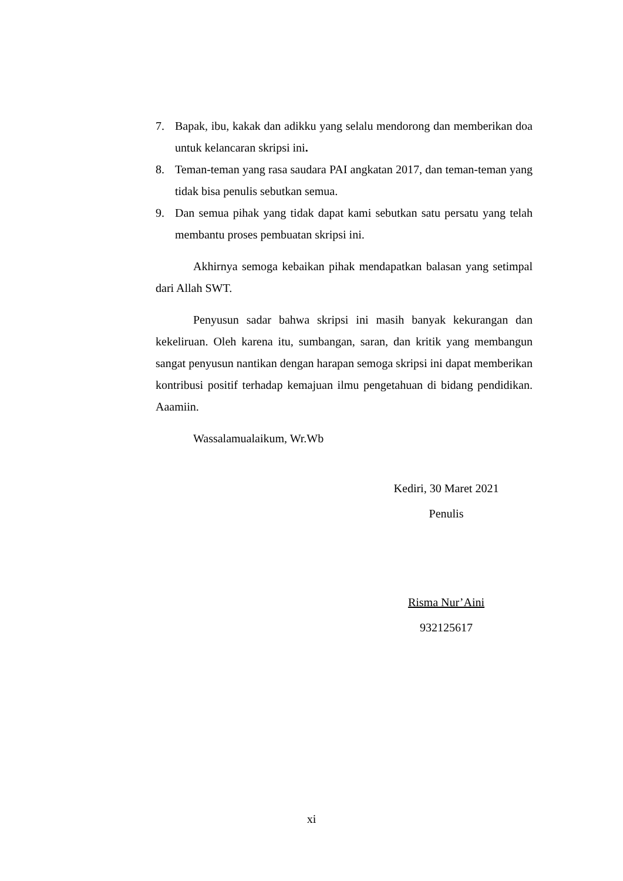7. Bapak, ibu, kakak dan adikku yang selalu mendorong dan memberikan doa untuk kelancaran skripsi ini.
8. Teman-teman yang rasa saudara PAI angkatan 2017, dan teman-teman yang tidak bisa penulis sebutkan semua.
9. Dan semua pihak yang tidak dapat kami sebutkan satu persatu yang telah membantu proses pembuatan skripsi ini.
Akhirnya semoga kebaikan pihak mendapatkan balasan yang setimpal dari Allah SWT.
Penyusun sadar bahwa skripsi ini masih banyak kekurangan dan kekeliruan. Oleh karena itu, sumbangan, saran, dan kritik yang membangun sangat penyusun nantikan dengan harapan semoga skripsi ini dapat memberikan kontribusi positif terhadap kemajuan ilmu pengetahuan di bidang pendidikan. Aaamiin.
Wassalamualaikum, Wr.Wb
Kediri, 30 Maret 2021
Penulis
Risma Nur’Aini
932125617
xi